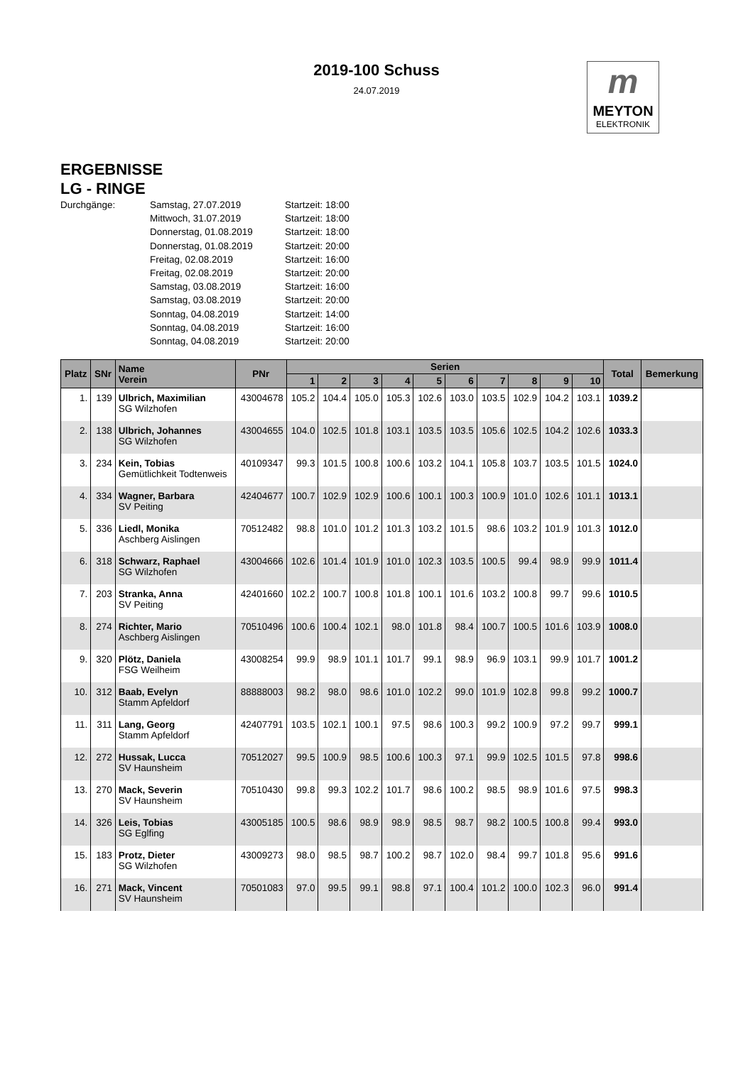2019-100 Schuss
24.07.2019
m
MEYTON
ELEKTRONIK
ERGEBNISSE
LG - RINGE
Durchgänge: Samstag, 27.07.2019 Startzeit: 18:00 Mittwoch, 31.07.2019 Startzeit: 18:00 Donnerstag, 01.08.2019 Startzeit: 18:00 Donnerstag, 01.08.2019 Startzeit: 20:00 Freitag, 02.08.2019 Startzeit: 16:00 Freitag, 02.08.2019 Startzeit: 20:00 Samstag, 03.08.2019 Startzeit: 16:00 Samstag, 03.08.2019 Startzeit: 20:00 Sonntag, 04.08.2019 Startzeit: 14:00 Sonntag, 04.08.2019 Startzeit: 16:00 Sonntag, 04.08.2019 Startzeit: 20:00
| Platz | SNr | Name Verein | PNr | Serien | | | | | | | | | | Total | Bemerkung |
| --- | --- | --- | --- | --- | --- | --- | --- | --- | --- | --- | --- | --- | --- | --- | --- |
| | | | | 1 | 2 | 3 | 4 | 5 | 6 | 7 | 8 | 9 | 10 | | |
| 1. | 139 | Ulbrich, Maximilian SG Wilzhofen | 43004678 | 105.2 | 104.4 | 105.0 | 105.3 | 102.6 | 103.0 | 103.5 | 102.9 | 104.2 | 103.1 | 1039.2 | |
| 2. | 138 | Ulbrich, Johannes SG Wilzhofen | 43004655 | 104.0 | 102.5 | 101.8 | 103.1 | 103.5 | 103.5 | 105.6 | 102.5 | 104.2 | 102.6 | 1033.3 | |
| 3. | 234 | Kein, Tobias Gemütlichkeit Todtenweis | 40109347 | 99.3 | 101.5 | 100.8 | 100.6 | 103.2 | 104.1 | 105.8 | 103.7 | 103.5 | 101.5 | 1024.0 | |
| 4. | 334 | Wagner, Barbara SV Peiting | 42404677 | 100.7 | 102.9 | 102.9 | 100.6 | 100.1 | 100.3 | 100.9 | 101.0 | 102.6 | 101.1 | 1013.1 | |
| 5. | 336 | Liedl, Monika Aschberg Aislingen | 70512482 | 98.8 | 101.0 | 101.2 | 101.3 | 103.2 | 101.5 | 98.6 | 103.2 | 101.9 | 101.3 | 1012.0 | |
| 6. | 318 | Schwarz, Raphael SG Wilzhofen | 43004666 | 102.6 | 101.4 | 101.9 | 101.0 | 102.3 | 103.5 | 100.5 | 99.4 | 98.9 | 99.9 | 1011.4 | |
| 7. | 203 | Stranka, Anna SV Peiting | 42401660 | 102.2 | 100.7 | 100.8 | 101.8 | 100.1 | 101.6 | 103.2 | 100.8 | 99.7 | 99.6 | 1010.5 | |
| 8. | 274 | Richter, Mario Aschberg Aislingen | 70510496 | 100.6 | 100.4 | 102.1 | 98.0 | 101.8 | 98.4 | 100.7 | 100.5 | 101.6 | 103.9 | 1008.0 | |
| 9. | 320 | Plötz, Daniela FSG Weilheim | 43008254 | 99.9 | 98.9 | 101.1 | 101.7 | 99.1 | 98.9 | 96.9 | 103.1 | 99.9 | 101.7 | 1001.2 | |
| 10. | 312 | Baab, Evelyn Stamm Apfeldorf | 88888003 | 98.2 | 98.0 | 98.6 | 101.0 | 102.2 | 99.0 | 101.9 | 102.8 | 99.8 | 99.2 | 1000.7 | |
| 11. | 311 | Lang, Georg Stamm Apfeldorf | 42407791 | 103.5 | 102.1 | 100.1 | 97.5 | 98.6 | 100.3 | 99.2 | 100.9 | 97.2 | 99.7 | 999.1 | |
| 12. | 272 | Hussak, Lucca SV Haunsheim | 70512027 | 99.5 | 100.9 | 98.5 | 100.6 | 100.3 | 97.1 | 99.9 | 102.5 | 101.5 | 97.8 | 998.6 | |
| 13. | 270 | Mack, Severin SV Haunsheim | 70510430 | 99.8 | 99.3 | 102.2 | 101.7 | 98.6 | 100.2 | 98.5 | 98.9 | 101.6 | 97.5 | 998.3 | |
| 14. | 326 | Leis, Tobias SG Eglfing | 43005185 | 100.5 | 98.6 | 98.9 | 98.9 | 98.5 | 98.7 | 98.2 | 100.5 | 100.8 | 99.4 | 993.0 | |
| 15. | 183 | Protz, Dieter SG Wilzhofen | 43009273 | 98.0 | 98.5 | 98.7 | 100.2 | 98.7 | 102.0 | 98.4 | 99.7 | 101.8 | 95.6 | 991.6 | |
| 16. | 271 | Mack, Vincent SV Haunsheim | 70501083 | 97.0 | 99.5 | 99.1 | 98.8 | 97.1 | 100.4 | 101.2 | 100.0 | 102.3 | 96.0 | 991.4 | |